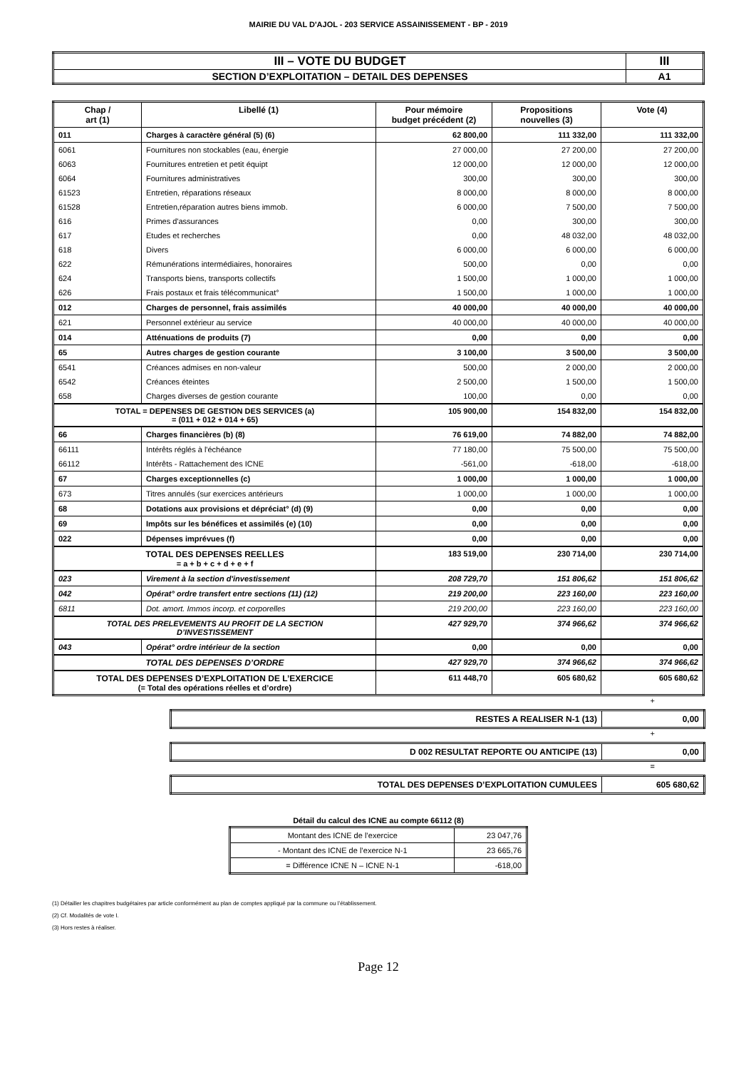MAIRIE DU VAL D'AJOL - 203 SERVICE ASSAINISSEMENT - BP - 2019
| III – VOTE DU BUDGET | III |
| SECTION D’EXPLOITATION – DETAIL DES DEPENSES | A1 |
| Chap / art (1) | Libellé (1) | Pour mémoire budget précédent (2) | Propositions nouvelles (3) | Vote (4) |
| --- | --- | --- | --- | --- |
| 011 | Charges à caractère général (5) (6) | 62 800,00 | 111 332,00 | 111 332,00 |
| 6061 | Fournitures non stockables (eau, énergie | 27 000,00 | 27 200,00 | 27 200,00 |
| 6063 | Fournitures entretien et petit équipt | 12 000,00 | 12 000,00 | 12 000,00 |
| 6064 | Fournitures administratives | 300,00 | 300,00 | 300,00 |
| 61523 | Entretien, réparations réseaux | 8 000,00 | 8 000,00 | 8 000,00 |
| 61528 | Entretien,réparation autres biens immob. | 6 000,00 | 7 500,00 | 7 500,00 |
| 616 | Primes d'assurances | 0,00 | 300,00 | 300,00 |
| 617 | Etudes et recherches | 0,00 | 48 032,00 | 48 032,00 |
| 618 | Divers | 6 000,00 | 6 000,00 | 6 000,00 |
| 622 | Rémunérations intermédiaires, honoraires | 500,00 | 0,00 | 0,00 |
| 624 | Transports biens, transports collectifs | 1 500,00 | 1 000,00 | 1 000,00 |
| 626 | Frais postaux et frais télécommunicat° | 1 500,00 | 1 000,00 | 1 000,00 |
| 012 | Charges de personnel, frais assimilés | 40 000,00 | 40 000,00 | 40 000,00 |
| 621 | Personnel extérieur au service | 40 000,00 | 40 000,00 | 40 000,00 |
| 014 | Atténuations de produits (7) | 0,00 | 0,00 | 0,00 |
| 65 | Autres charges de gestion courante | 3 100,00 | 3 500,00 | 3 500,00 |
| 6541 | Créances admises en non-valeur | 500,00 | 2 000,00 | 2 000,00 |
| 6542 | Créances éteintes | 2 500,00 | 1 500,00 | 1 500,00 |
| 658 | Charges diverses de gestion courante | 100,00 | 0,00 | 0,00 |
| TOTAL = DEPENSES DE GESTION DES SERVICES (a) = (011 + 012 + 014 + 65) | | 105 900,00 | 154 832,00 | 154 832,00 |
| 66 | Charges financières (b) (8) | 76 619,00 | 74 882,00 | 74 882,00 |
| 66111 | Intérêts réglés à l'échéance | 77 180,00 | 75 500,00 | 75 500,00 |
| 66112 | Intérêts - Rattachement des ICNE | -561,00 | -618,00 | -618,00 |
| 67 | Charges exceptionnelles (c) | 1 000,00 | 1 000,00 | 1 000,00 |
| 673 | Titres annulés (sur exercices antérieurs | 1 000,00 | 1 000,00 | 1 000,00 |
| 68 | Dotations aux provisions et dépréciat° (d) (9) | 0,00 | 0,00 | 0,00 |
| 69 | Impôts sur les bénéfices et assimilés (e) (10) | 0,00 | 0,00 | 0,00 |
| 022 | Dépenses imprévues (f) | 0,00 | 0,00 | 0,00 |
| TOTAL DES DEPENSES REELLES = a + b + c + d + e + f | | 183 519,00 | 230 714,00 | 230 714,00 |
| 023 | Virement à la section d'investissement | 208 729,70 | 151 806,62 | 151 806,62 |
| 042 | Opérat° ordre transfert entre sections (11) (12) | 219 200,00 | 223 160,00 | 223 160,00 |
| 6811 | Dot. amort. Immos incorp. et corporelles | 219 200,00 | 223 160,00 | 223 160,00 |
| TOTAL DES PRELEVEMENTS AU PROFIT DE LA SECTION D’INVESTISSEMENT | | 427 929,70 | 374 966,62 | 374 966,62 |
| 043 | Opérat° ordre intérieur de la section | 0,00 | 0,00 | 0,00 |
| TOTAL DES DEPENSES D’ORDRE | | 427 929,70 | 374 966,62 | 374 966,62 |
| TOTAL DES DEPENSES D’EXPLOITATION DE L’EXERCICE (= Total des opérations réelles et d’ordre) | | 611 448,70 | 605 680,62 | 605 680,62 |
+
| RESTES A REALISER N-1 (13) | 0,00 |
+
| D 002 RESULTAT REPORTE OU ANTICIPE (13) | 0,00 |
=
| TOTAL DES DEPENSES D’EXPLOITATION CUMULEES | 605 680,62 |
Détail du calcul des ICNE au compte 66112 (8)
| Montant des ICNE de l’exercice | 23 047,76 |
| - Montant des ICNE de l’exercice N-1 | 23 665,76 |
| = Différence ICNE N – ICNE N-1 | -618,00 |
(1) Détailler les chapitres budgétaires par article conformément au plan de comptes appliqué par la commune ou l’établissement.
(2) Cf. Modalités de vote I.
(3) Hors restes à réaliser.
Page 12